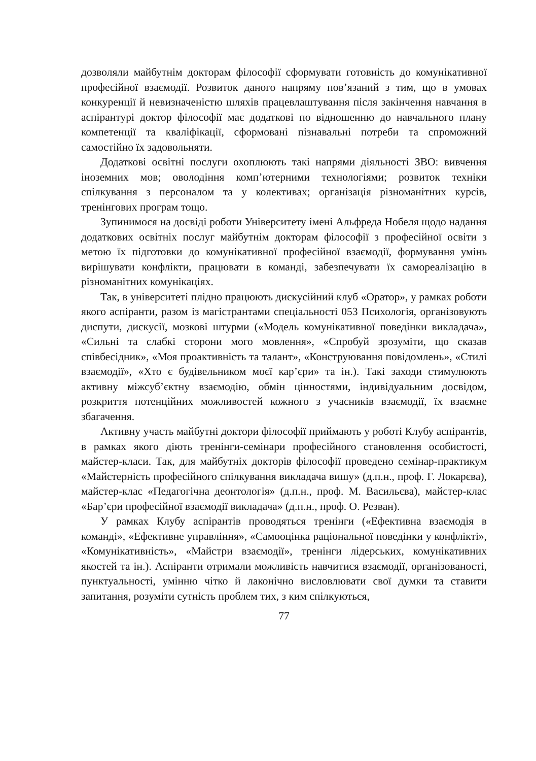дозволяли майбутнім докторам філософії сформувати готовність до комунікативної професійної взаємодії. Розвиток даного напряму пов’язаний з тим, що в умовах конкуренції й невизначеністю шляхів працевлаштування після закінчення навчання в аспірантурі доктор філософії має додаткові по відношенню до навчального плану компетенції та кваліфікації, сформовані пізнавальні потреби та спроможний самостійно їх задовольняти.
Додаткові освітні послуги охоплюють такі напрями діяльності ЗВО: вивчення іноземних мов; оволодіння комп’ютерними технологіями; розвиток техніки спілкування з персоналом та у колективах; організація різноманітних курсів, тренінгових програм тощо.
Зупинимося на досвіді роботи Університету імені Альфреда Нобеля щодо надання додаткових освітніх послуг майбутнім докторам філософії з професійної освіти з метою їх підготовки до комунікативної професійної взаємодії, формування умінь вирішувати конфлікти, працювати в команді, забезпечувати їх самореалізацію в різноманітних комунікаціях.
Так, в університеті плідно працюють дискусійний клуб «Оратор», у рамках роботи якого аспіранти, разом із магістрантами спеціальності 053 Психологія, організовують диспути, дискусії, мозкові штурми («Модель комунікативної поведінки викладача», «Сильні та слабкі сторони мого мовлення», «Спробуй зрозуміти, що сказав співбесідник», «Моя проактивність та талант», «Конструювання повідомлень», «Стилі взаємодії», «Хто є будівельником моєї кар’єри» та ін.). Такі заходи стимулюють активну міжсуб’єктну взаємодію, обмін цінностями, індивідуальним досвідом, розкриття потенційних можливостей кожного з учасників взаємодії, їх взаємне збагачення.
Активну участь майбутні доктори філософії приймають у роботі Клубу аспірантів, в рамках якого діють тренінги-семінари професійного становлення особистості, майстер-класи. Так, для майбутніх докторів філософії проведено семінар-практикум «Майстерність професійного спілкування викладача вишу» (д.п.н., проф. Г. Локарєва), майстер-клас «Педагогічна деонтологія» (д.п.н., проф. М. Васильєва), майстер-клас «Бар’єри професійної взаємодії викладача» (д.п.н., проф. О. Резван).
У рамках Клубу аспірантів проводяться тренінги («Ефективна взаємодія в команді», «Ефективне управління», «Самооцінка раціональної поведінки у конфлікті», «Комунікативність», «Майстри взаємодії», тренінги лідерських, комунікативних якостей та ін.). Аспіранти отримали можливість навчитися взаємодії, організованості, пунктуальності, умінню чітко й лаконічно висловлювати свої думки та ставити запитання, розуміти сутність проблем тих, з ким спілкуються,
77